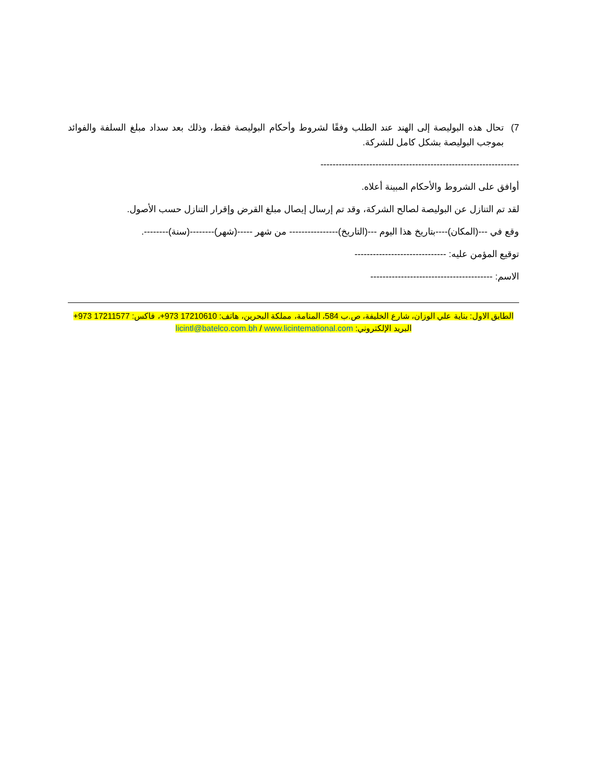7) تحال هذه البوليصة إلى الهند عند الطلب وفقًا لشروط وأحكام البوليصة فقط، وذلك بعد سداد مبلغ السلفة والفوائد بموجب البوليصة بشكل كامل للشركة.
-----------------------------------------------------------------
أوافق على الشروط والأحكام المبينة أعلاه.
لقد تم التنازل عن البوليصة لصالح الشركة، وقد تم إرسال إيصال مبلغ القرض وإقرار التنازل حسب الأصول.
وقع في ---(المكان)----بتاريخ هذا اليوم ---(التاريخ)---------------- من شهر -----(شهر)--------(سنة)--------.
توقيع المؤمن عليه: ------------------------------
الاسم: ----------------------------------------
الطابق الاول: بناية علي الوزان، شارع الخليفة، ص.ب 584، المنامة، مملكة البحرين، هاتف: 17210610 973+، فاكس: 17211577 973+
البريد الإلكتروني: licintl@batelco.com.bh / www.licintemational.com